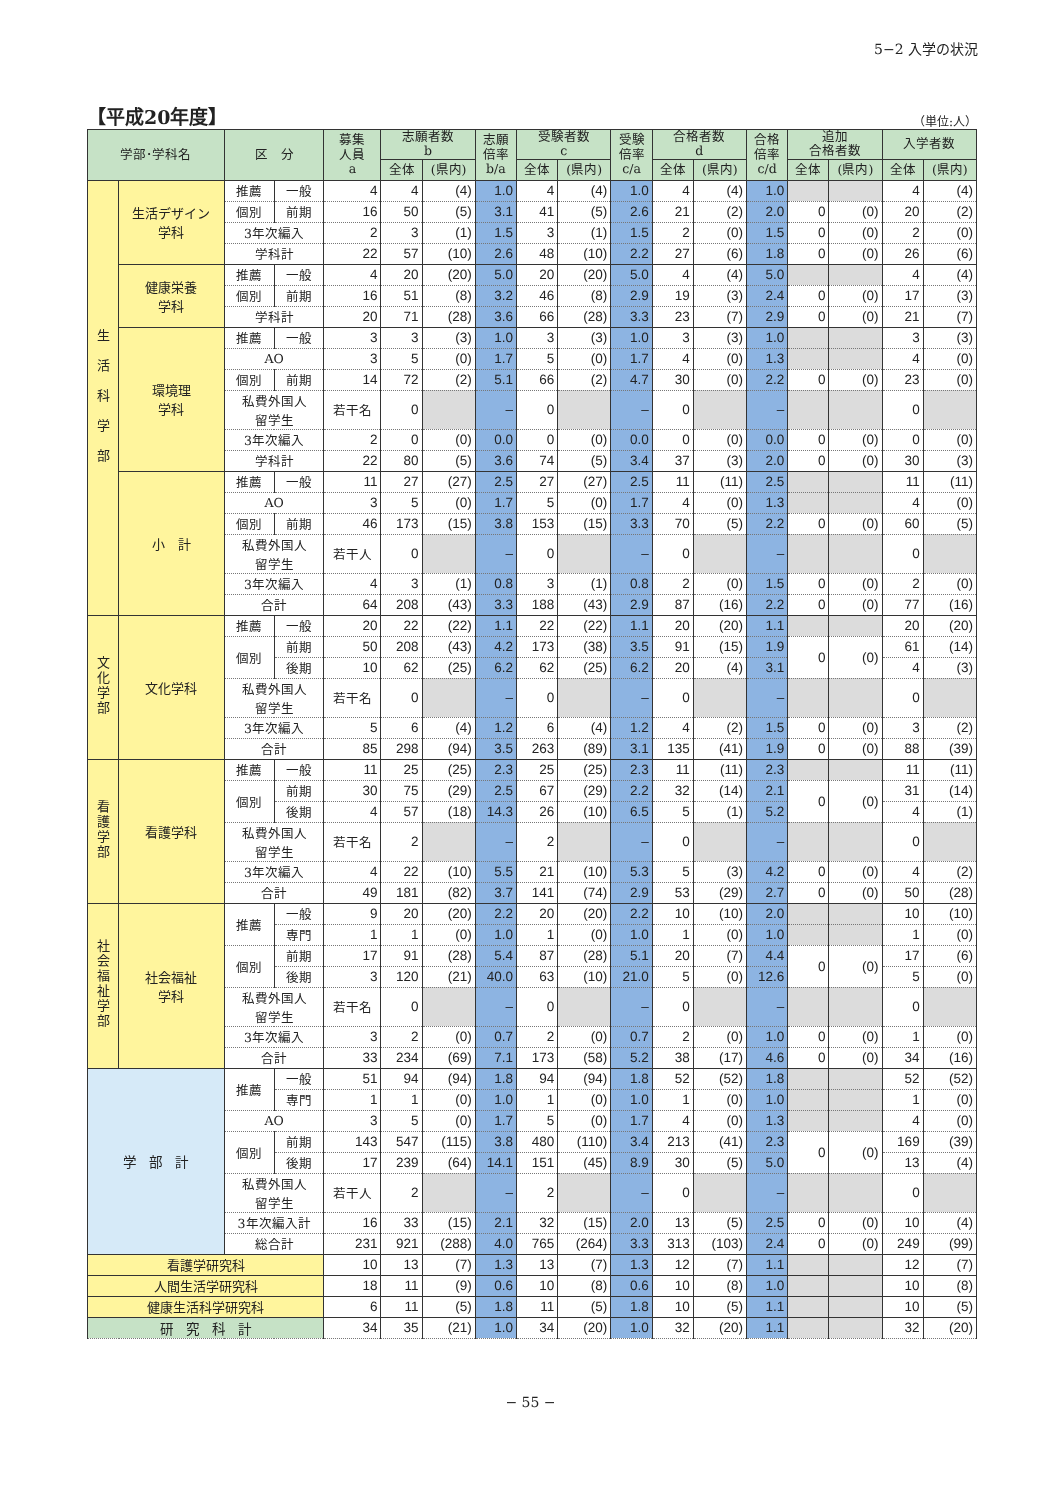5−2 入学の状況
【平成20年度】
（単位:人）
| 学部･学科名 | | 区 分 | | 募集 人員 a | 志願者数 b | | 志願 倍率 b/a | 受験者数 c | | 受験 倍率 c/a | 合格者数 d | | 合格 倍率 c/d | 追加 合格者数 | | 入学者数 | |
| --- | --- | --- | --- | --- | --- | --- | --- | --- | --- | --- | --- | --- | --- | --- | --- | --- | --- |
| | | | | | 全体 | (県内) | | 全体 | (県内) | | 全体 | (県内) | | 全体 | (県内) | 全体 | (県内) |
| 生 活 科 学 部 | 生活デザイン 学科 | 推薦 | 一般 | 4 | 4 | (4) | 1.0 | 4 | (4) | 1.0 | 4 | (4) | 1.0 | | | 4 | (4) |
| | | 個別 | 前期 | 16 | 50 | (5) | 3.1 | 41 | (5) | 2.6 | 21 | (2) | 2.0 | 0 | (0) | 20 | (2) |
| | | 3年次編入 | | 2 | 3 | (1) | 1.5 | 3 | (1) | 1.5 | 2 | (0) | 1.5 | 0 | (0) | 2 | (0) |
| | | 学科計 | | 22 | 57 | (10) | 2.6 | 48 | (10) | 2.2 | 27 | (6) | 1.8 | 0 | (0) | 26 | (6) |
| | 健康栄養 学科 | 推薦 | 一般 | 4 | 20 | (20) | 5.0 | 20 | (20) | 5.0 | 4 | (4) | 5.0 | | | 4 | (4) |
| | | 個別 | 前期 | 16 | 51 | (8) | 3.2 | 46 | (8) | 2.9 | 19 | (3) | 2.4 | 0 | (0) | 17 | (3) |
| | | 学科計 | | 20 | 71 | (28) | 3.6 | 66 | (28) | 3.3 | 23 | (7) | 2.9 | 0 | (0) | 21 | (7) |
| | 環境理 学科 | 推薦 | 一般 | 3 | 3 | (3) | 1.0 | 3 | (3) | 1.0 | 3 | (3) | 1.0 | | | 3 | (3) |
| | | AO | | 3 | 5 | (0) | 1.7 | 5 | (0) | 1.7 | 4 | (0) | 1.3 | | | 4 | (0) |
| | | 個別 | 前期 | 14 | 72 | (2) | 5.1 | 66 | (2) | 4.7 | 30 | (0) | 2.2 | 0 | (0) | 23 | (0) |
| | | 私費外国人 留学生 | | 若干名 | 0 | | – | 0 | | – | 0 | | – | | | 0 | |
| | | 3年次編入 | | 2 | 0 | (0) | 0.0 | 0 | (0) | 0.0 | 0 | (0) | 0.0 | 0 | (0) | 0 | (0) |
| | | 学科計 | | 22 | 80 | (5) | 3.6 | 74 | (5) | 3.4 | 37 | (3) | 2.0 | 0 | (0) | 30 | (3) |
| | 小 計 | 推薦 | 一般 | 11 | 27 | (27) | 2.5 | 27 | (27) | 2.5 | 11 | (11) | 2.5 | | | 11 | (11) |
| | | AO | | 3 | 5 | (0) | 1.7 | 5 | (0) | 1.7 | 4 | (0) | 1.3 | | | 4 | (0) |
| | | 個別 | 前期 | 46 | 173 | (15) | 3.8 | 153 | (15) | 3.3 | 70 | (5) | 2.2 | 0 | (0) | 60 | (5) |
| | | 私費外国人 留学生 | | 若干人 | 0 | | – | 0 | | – | 0 | | – | | | 0 | |
| | | 3年次編入 | | 4 | 3 | (1) | 0.8 | 3 | (1) | 0.8 | 2 | (0) | 1.5 | 0 | (0) | 2 | (0) |
| | | 合計 | | 64 | 208 | (43) | 3.3 | 188 | (43) | 2.9 | 87 | (16) | 2.2 | 0 | (0) | 77 | (16) |
| 文化学部 | 文化学科 | 推薦 | 一般 | 20 | 22 | (22) | 1.1 | 22 | (22) | 1.1 | 20 | (20) | 1.1 | | | 20 | (20) |
| | | 個別 | 前期 | 50 | 208 | (43) | 4.2 | 173 | (38) | 3.5 | 91 | (15) | 1.9 | 0 | (0) | 61 | (14) |
| | | | 後期 | 10 | 62 | (25) | 6.2 | 62 | (25) | 6.2 | 20 | (4) | 3.1 | | | 4 | (3) |
| | | 私費外国人 留学生 | | 若干名 | 0 | | – | 0 | | – | 0 | | – | | | 0 | |
| | | 3年次編入 | | 5 | 6 | (4) | 1.2 | 6 | (4) | 1.2 | 4 | (2) | 1.5 | 0 | (0) | 3 | (2) |
| | | 合計 | | 85 | 298 | (94) | 3.5 | 263 | (89) | 3.1 | 135 | (41) | 1.9 | 0 | (0) | 88 | (39) |
| 看護学部 | 看護学科 | 推薦 | 一般 | 11 | 25 | (25) | 2.3 | 25 | (25) | 2.3 | 11 | (11) | 2.3 | | | 11 | (11) |
| | | 個別 | 前期 | 30 | 75 | (29) | 2.5 | 67 | (29) | 2.2 | 32 | (14) | 2.1 | 0 | (0) | 31 | (14) |
| | | | 後期 | 4 | 57 | (18) | 14.3 | 26 | (10) | 6.5 | 5 | (1) | 5.2 | | | 4 | (1) |
| | | 私費外国人 留学生 | | 若干名 | 2 | | – | 2 | | – | 0 | | – | | | 0 | |
| | | 3年次編入 | | 4 | 22 | (10) | 5.5 | 21 | (10) | 5.3 | 5 | (3) | 4.2 | 0 | (0) | 4 | (2) |
| | | 合計 | | 49 | 181 | (82) | 3.7 | 141 | (74) | 2.9 | 53 | (29) | 2.7 | 0 | (0) | 50 | (28) |
| 社会福祉学部 | 社会福祉 学科 | 推薦 | 一般 | 9 | 20 | (20) | 2.2 | 20 | (20) | 2.2 | 10 | (10) | 2.0 | | | 10 | (10) |
| | | | 専門 | 1 | 1 | (0) | 1.0 | 1 | (0) | 1.0 | 1 | (0) | 1.0 | | | 1 | (0) |
| | | 個別 | 前期 | 17 | 91 | (28) | 5.4 | 87 | (28) | 5.1 | 20 | (7) | 4.4 | 0 | (0) | 17 | (6) |
| | | | 後期 | 3 | 120 | (21) | 40.0 | 63 | (10) | 21.0 | 5 | (0) | 12.6 | | | 5 | (0) |
| | | 私費外国人 留学生 | | 若干名 | 0 | | – | 0 | | – | 0 | | – | | | 0 | |
| | | 3年次編入 | | 3 | 2 | (0) | 0.7 | 2 | (0) | 0.7 | 2 | (0) | 1.0 | 0 | (0) | 1 | (0) |
| | | 合計 | | 33 | 234 | (69) | 7.1 | 173 | (58) | 5.2 | 38 | (17) | 4.6 | 0 | (0) | 34 | (16) |
| 学 部 計 | | 推薦 | 一般 | 51 | 94 | (94) | 1.8 | 94 | (94) | 1.8 | 52 | (52) | 1.8 | | | 52 | (52) |
| | | | 専門 | 1 | 1 | (0) | 1.0 | 1 | (0) | 1.0 | 1 | (0) | 1.0 | | | 1 | (0) |
| | | AO | | 3 | 5 | (0) | 1.7 | 5 | (0) | 1.7 | 4 | (0) | 1.3 | | | 4 | (0) |
| | | 個別 | 前期 | 143 | 547 | (115) | 3.8 | 480 | (110) | 3.4 | 213 | (41) | 2.3 | 0 | (0) | 169 | (39) |
| | | | 後期 | 17 | 239 | (64) | 14.1 | 151 | (45) | 8.9 | 30 | (5) | 5.0 | | | 13 | (4) |
| | | 私費外国人 留学生 | | 若干人 | 2 | | – | 2 | | – | 0 | | – | | | 0 | |
| | | 3年次編入計 | | 16 | 33 | (15) | 2.1 | 32 | (15) | 2.0 | 13 | (5) | 2.5 | 0 | (0) | 10 | (4) |
| | | 総合計 | | 231 | 921 | (288) | 4.0 | 765 | (264) | 3.3 | 313 | (103) | 2.4 | 0 | (0) | 249 | (99) |
| 看護学研究科 | | | | 10 | 13 | (7) | 1.3 | 13 | (7) | 1.3 | 12 | (7) | 1.1 | | | 12 | (7) |
| 人間生活学研究科 | | | | 18 | 11 | (9) | 0.6 | 10 | (8) | 0.6 | 10 | (8) | 1.0 | | | 10 | (8) |
| 健康生活科学研究科 | | | | 6 | 11 | (5) | 1.8 | 11 | (5) | 1.8 | 10 | (5) | 1.1 | | | 10 | (5) |
| 研 究 科 計 | | | | 34 | 35 | (21) | 1.0 | 34 | (20) | 1.0 | 32 | (20) | 1.1 | | | 32 | (20) |
− 55 −